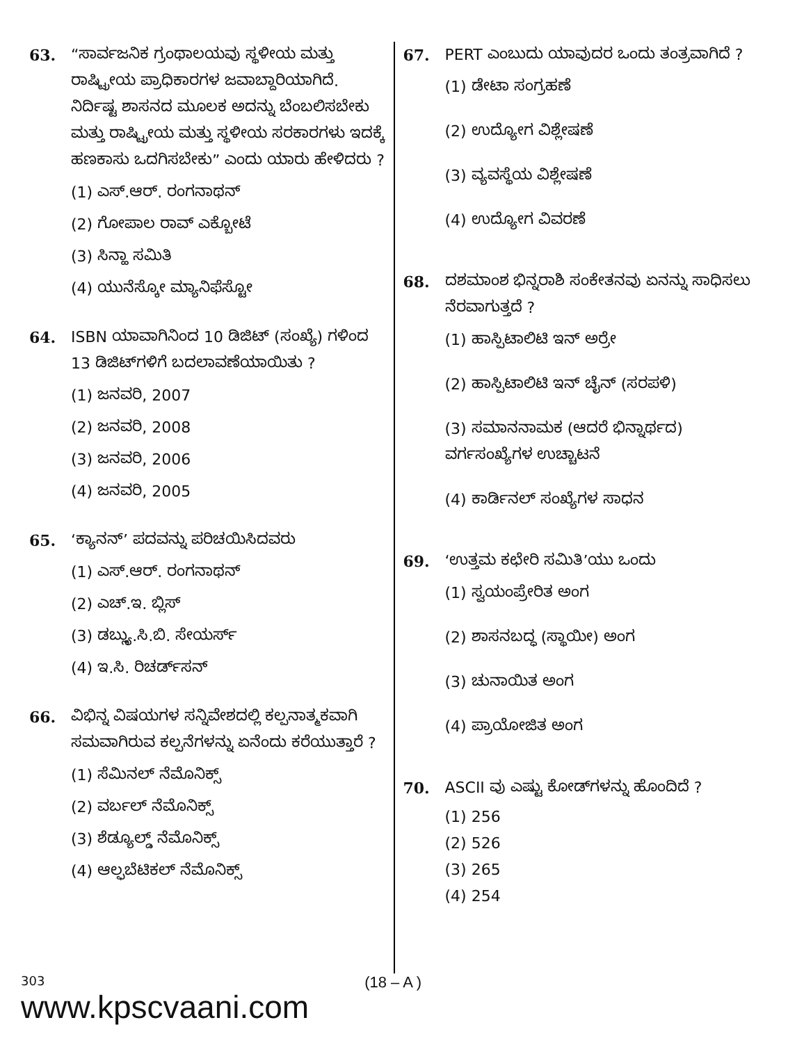63. “ಸಾರ್ವಜನಿಕ ಗ್ರಂಥಾಲಯವು ಸ್ಥಳೀಯ ಮತ್ತು ರಾಷ್ಟ್ರೀಯ ಪ್ರಾಧಿಕಾರಗಳ ಜವಾಬ್ದಾರಿಯಾಗಿದೆ. ನಿರ್ದಿಷ್ಟ ಶಾಸನದ ಮೂಲಕ ಅದನ್ನು ಬೆಂಬಲಿಸಬೇಕು ಮತ್ತು ರಾಷ್ಟ್ರೀಯ ಮತ್ತು ಸ್ಥಳೀಯ ಸರಕಾರಗಳು ಇದಕ್ಕೆ ಹಣಕಾಸು ಒದಗಿಸಬೇಕು” ಎಂದು ಯಾರು ಹೇಳಿದರು ?
(1) ಎಸ್.ಆರ್. ರಂಗನಾಥನ್
(2) ಗೋಪಾಲ ರಾವ್ ಎಕ್ಬೋಟೆ
(3) ಸಿನ್ಹಾ ಸಮಿತಿ
(4) ಯುನೆಸ್ಕೋ ಮ್ಯಾನಿಫೆಸ್ಟೋ
64. ISBN ಯಾವಾಗಿನಿಂದ 10 ಡಿಜಿಟ್ (ಸಂಖ್ಯೆ) ಗಳಿಂದ 13 ಡಿಜಿಟ್‌ಗಳಿಗೆ ಬದಲಾವಣೆಯಾಯಿತು ?
(1) ಜನವರಿ, 2007
(2) ಜನವರಿ, 2008
(3) ಜನವರಿ, 2006
(4) ಜನವರಿ, 2005
65. ‘ಕ್ಯಾನನ್’ ಪದವನ್ನು ಪರಿಚಯಿಸಿದವರು
(1) ಎಸ್.ಆರ್. ರಂಗನಾಥನ್
(2) ಎಚ್.ಇ. ಬ್ಲಿಸ್
(3) ಡಬ್ಲ್ಯು.ಸಿ.ಬಿ. ಸೇಯರ್ಸ್
(4) ಇ.ಸಿ. ರಿಚರ್ಡ್‌ಸನ್
66. ವಿಭಿನ್ನ ವಿಷಯಗಳ ಸನ್ನಿವೇಶದಲ್ಲಿ ಕಲ್ಪನಾತ್ಮಕವಾಗಿ ಸಮವಾಗಿರುವ ಕಲ್ಪನೆಗಳನ್ನು ಏನೆಂದು ಕರೆಯುತ್ತಾರೆ ?
(1) ಸೆಮಿನಲ್ ನೆಮೊನಿಕ್ಸ್
(2) ವರ್ಬಲ್ ನೆಮೊನಿಕ್ಸ್
(3) ಶೆಡ್ಯೂಲ್ಡ್ ನೆಮೊನಿಕ್ಸ್
(4) ಆಲ್ಫಬೆಟಿಕಲ್ ನೆಮೊನಿಕ್ಸ್
67. PERT ಎಂಬುದು ಯಾವುದರ ಒಂದು ತಂತ್ರವಾಗಿದೆ ?
(1) ಡೇಟಾ ಸಂಗ್ರಹಣೆ
(2) ಉದ್ಯೋಗ ವಿಶ್ಲೇಷಣೆ
(3) ವ್ಯವಸ್ಥೆಯ ವಿಶ್ಲೇಷಣೆ
(4) ಉದ್ಯೋಗ ವಿವರಣೆ
68. ದಶಮಾಂಶ ಭಿನ್ನರಾಶಿ ಸಂಕೇತನವು ಏನನ್ನು ಸಾಧಿಸಲು ನೆರವಾಗುತ್ತದೆ ?
(1) ಹಾಸ್ಪಿಟಾಲಿಟಿ ಇನ್ ಅರ್ರೇ
(2) ಹಾಸ್ಪಿಟಾಲಿಟಿ ಇನ್ ಚೈನ್ (ಸರಪಳಿ)
(3) ಸಮಾನನಾಮಕ (ಆದರೆ ಭಿನ್ನಾರ್ಥದ) ವರ್ಗಸಂಖ್ಯೆಗಳ ಉಚ್ಚಾಟನೆ
(4) ಕಾರ್ಡಿನಲ್ ಸಂಖ್ಯೆಗಳ ಸಾಧನ
69. ‘ಉತ್ತಮ ಕಛೇರಿ ಸಮಿತಿ’ಯು ಒಂದು
(1) ಸ್ವಯಂಪ್ರೇರಿತ ಅಂಗ
(2) ಶಾಸನಬದ್ಧ (ಸ್ಥಾಯೀ) ಅಂಗ
(3) ಚುನಾಯಿತ ಅಂಗ
(4) ಪ್ರಾಯೋಜಿತ ಅಂಗ
70. ASCII ವು ಎಷ್ಟು ಕೋಡ್‌ಗಳನ್ನು ಹೊಂದಿದೆ ?
(1) 256
(2) 526
(3) 265
(4) 254
303
www.kpscvaani.com
(18 – A )